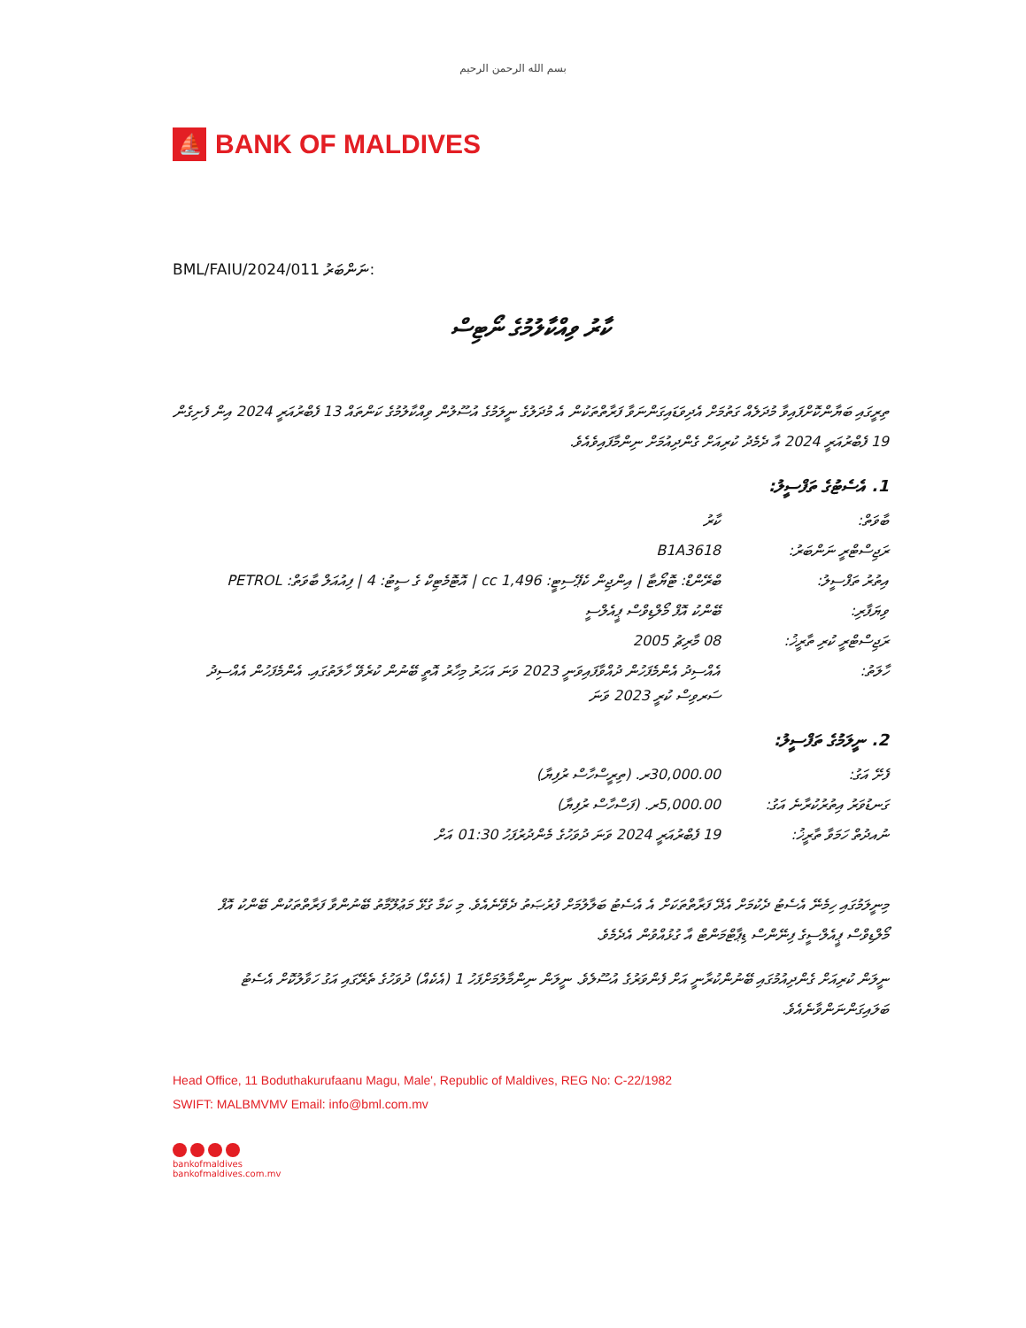بسم الله الرحمن الرحيم
⛵
BANK OF MALDIVES
BML/FAIU/2024/011 :ނަންބަރު
ކާރު ވިއްކާލުމުގެ ނޯޓިސް
ތިރީގައި ބަޔާންކޮށްފައިވާ މުދަލެއް ގަތުމަށް އެދިވަޑައިގަންނަވާ ފަރާތްތަކުން އެ މުދަލުގެ ނީލަމުގެ އުސޫލުން ވިއްކާލުމުގެ ކަންތައް 13 ފެބްރުއަރީ 2024 އިން ފެށިގެން 19 ފެބްރުއަރީ 2024 އާ ދެމެދު ކުރިއަށް ގެންދިއުމަށް ނިންމާފައިވެއެވެ.
1. އެސެޓުގެ ތަފްސީލު:
| ބާވަތް: | ކާރު |
| ރަޖިސްޓްރީ ނަންބަރު: | B1A3618 |
| އިތުރު ތަފްސީލު: | ބްރޭންޑް: ޓޮޔޯޓާ / އިންޖިން ކެޕޭސިޓީ: 1,496 cc / އޮޓޮމެޓިކް ގެ ސީޓު: 4 / ފިއުއަލް ބާވަތް: PETROL |
| ވިޔަފާރި: | ބޭންކު އޮފް މޯލްޑިވްސް ޕީއެލްސީ |
| ރަޖިސްޓްރީ ކުރި ތާރީޚު: | 08 މާރިޗު 2005 |
| ހާލަތު: | އެއްސިދު އެންމެފަހުން ދުއްވާފައިވަނީ 2023 ވަނަ އަހަރު މިހާރު އޮތީ ބޭނުން ކުރެވޭ ހާލަތުގައި. އެންމެފަހުން އެއްސިދު ސަރވިސް ކުރީ 2023 ވަނަ |
2. ނީލަމުގެ ތަފްސީލު:
| ފެށޭ އަގު: | 30,000.00ރ. (ތިރީސްހާސް ރުފިޔާ) |
| ގަނޑުވަރު އިތުރުކުރާނެ އަގު: | 5,000.00ރ. (ފަސްހާސް ރުފިޔާ) |
| ނުއދުތް ހަމަވާ ތާރީޚު: | 19 ފެބްރުއަރީ 2024 ވަނަ ދުވަހުގެ މެންދުރުފަހު 01:30 އަށް |
މިނީލަމުގައި ހިމެނޭ އެސެޓު ދެކުމަށް އެދޭ ފަރާތްތަކަށް އެ އެސެޓު ބަލާލުމަށް ފުރުޞަތު ދެވޭނެއެވެ. މި ކަމާ ގުޅޭ މަޢުލޫމާތު ބޭނުންވާ ފަރާތްތަކުން ބޭންކު އޮފް މޯލްޑިވްސް ޕީއެލްސީގެ ފިނޭންސް ޑިޕާޓްމަންޓް އާ ގުޅުއްވުން އެދެމެވެ.
ނީލަން ކުރިއަށް ގެންދިއުމުގައި ބޭނުންކުރާނީ އަށް ފެންވަރުގެ އުސޫލެވެ. ނީލަން ނިންމާލުމަށްފަހު 1 (އެކެއް) ދުވަހުގެ ތެރޭގައި އަގު ހަވާލުކޮށް އެސެޓު ބަލައިގަންނަންވާނެއެވެ.
Head Office, 11 Boduthakurufaanu Magu, Male', Republic of Maldives, REG No: C-22/1982
SWIFT: MALBMVMV Email: info@bml.com.mv
bankofmaldives
bankofmaldives.com.mv